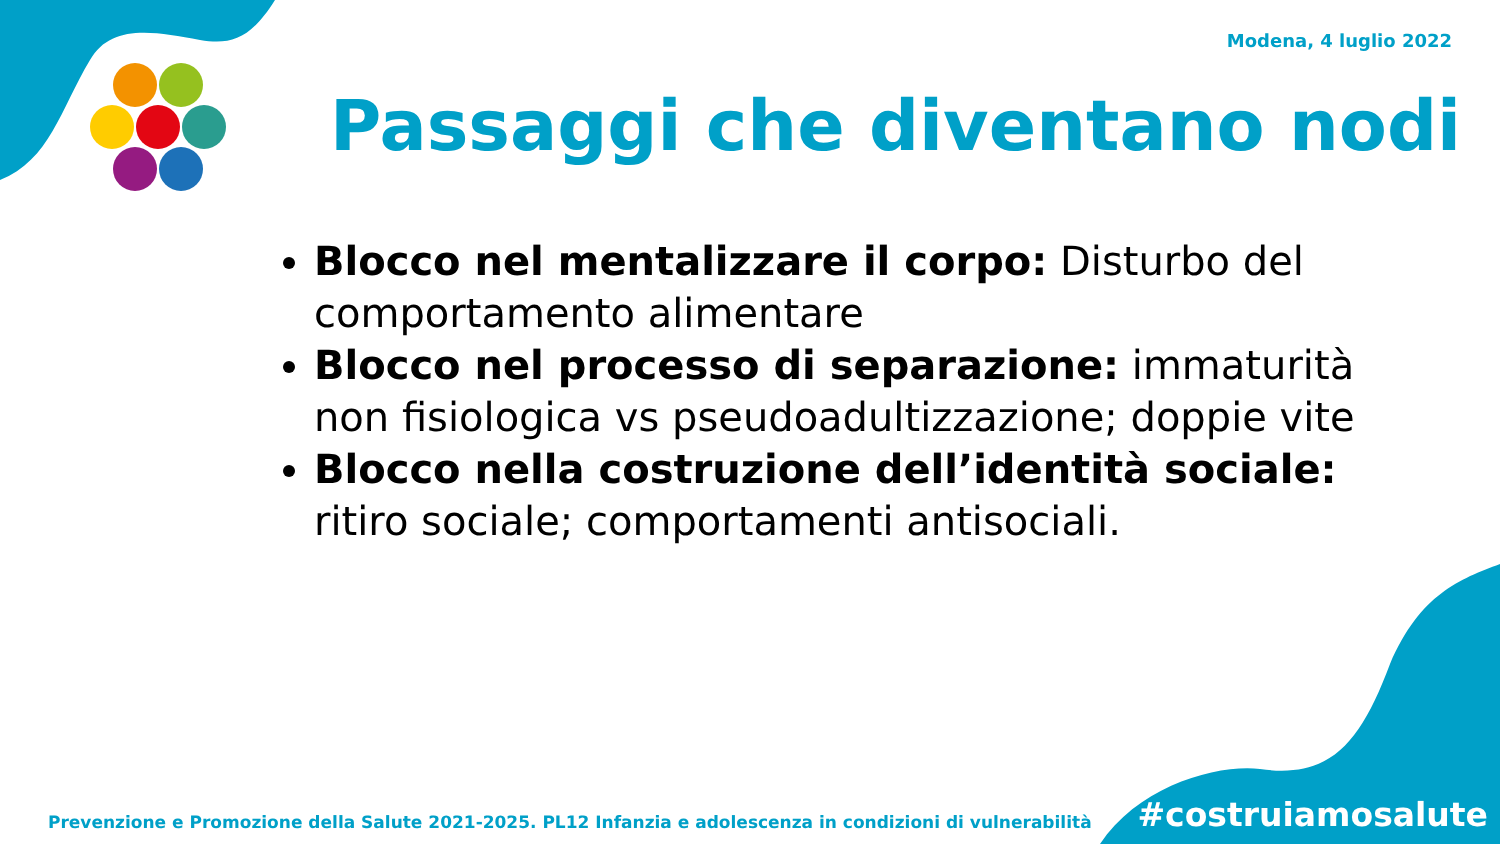Modena, 4 luglio 2022
Passaggi che diventano nodi
Blocco nel mentalizzare il corpo: Disturbo del comportamento alimentare
Blocco nel processo di separazione: immaturità non fisiologica vs pseudoadultizzazione; doppie vite
Blocco nella costruzione dell’identità sociale: ritiro sociale; comportamenti antisociali.
Prevenzione e Promozione della Salute 2021-2025. PL12 Infanzia e adolescenza in condizioni di vulnerabilità
#costruiamosalute